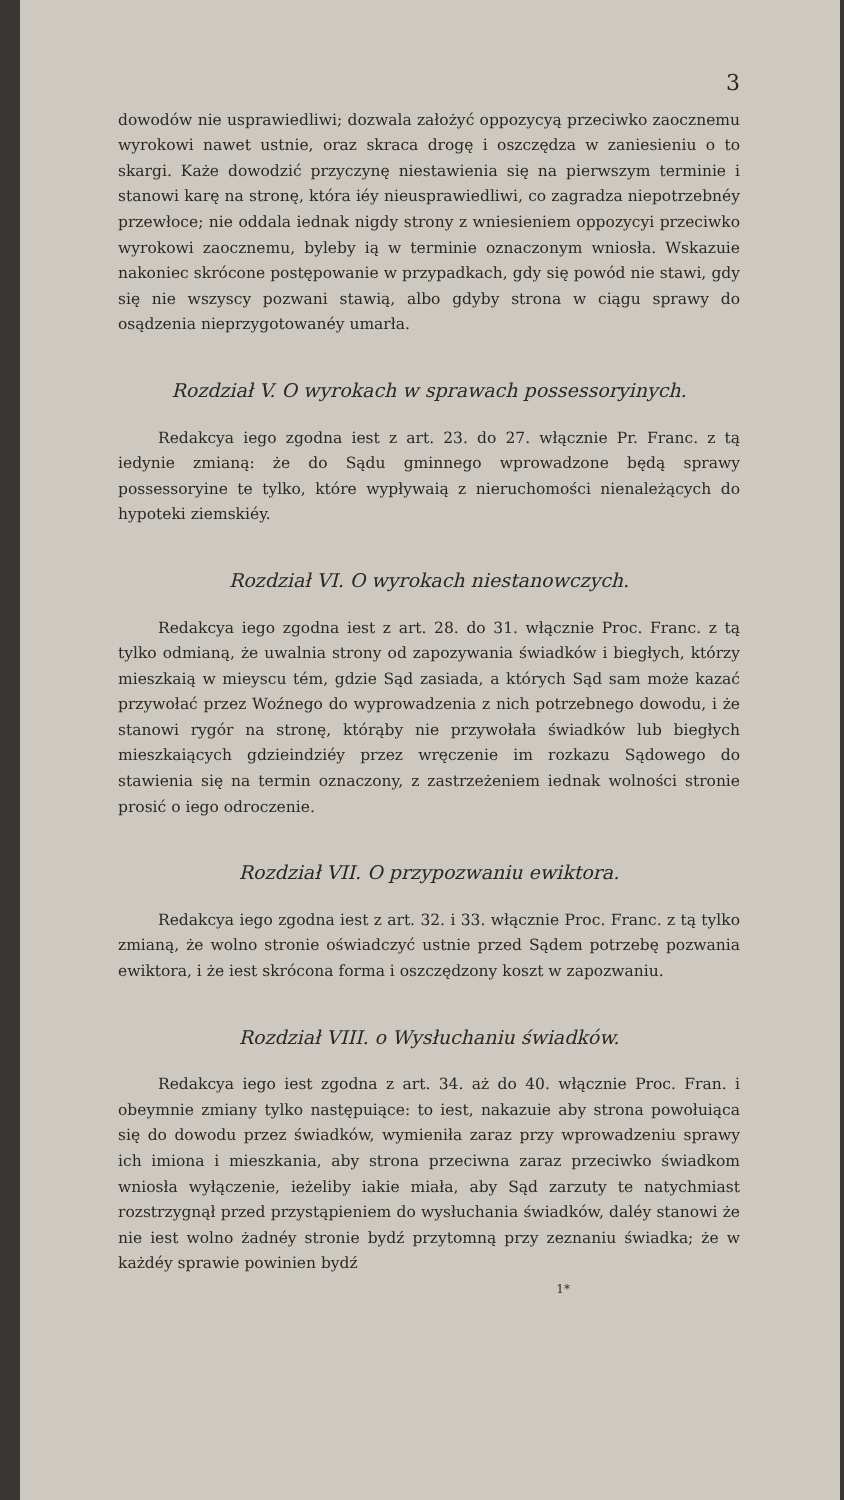3
dowodów nie usprawiedliwi; dozwala założyć oppozycyą przeciwko zaocznemu wyrokowi nawet ustnie, oraz skraca drogę i oszczędza w zaniesieniu o to skargi. Każe dowodzić przyczynę niestawienia się na pierwszym terminie i stanowi karę na stronę, która iéy nieusprawiedliwi, co zagradza niepotrzebnéy przewłoce; nie oddala iednak nigdy strony z wniesieniem oppozycyi przeciwko wyrokowi zaocznemu, byleby ią w terminie oznaczonym wniosła. Wskazuie nakoniec skrócone postępowanie w przypadkach, gdy się powód nie stawi, gdy się nie wszyscy pozwani stawią, albo gdyby strona w ciągu sprawy do osądzenia nieprzygotowanéy umarła.
Rozdział V. O wyrokach w sprawach possessoryinych.
Redakcya iego zgodna iest z art. 23. do 27. włącznie Pr. Franc. z tą iedynie zmianą: że do Sądu gminnego wprowadzone będą sprawy possessoryine te tylko, które wypływaią z nieruchomości nienależących do hypoteki ziemskiéy.
Rozdział VI. O wyrokach niestanowczych.
Redakcya iego zgodna iest z art. 28. do 31. włącznie Proc. Franc. z tą tylko odmianą, że uwalnia strony od zapozywania świadków i biegłych, którzy mieszkaią w mieyscu tém, gdzie Sąd zasiada, a których Sąd sam może kazać przywołać przez Woźnego do wyprowadzenia z nich potrzebnego dowodu, i że stanowi rygór na stronę, którąby nie przywołała świadków lub biegłych mieszkaiących gdzieindziéy przez wręczenie im rozkazu Sądowego do stawienia się na termin oznaczony, z zastrzeżeniem iednak wolności stronie prosić o iego odroczenie.
Rozdział VII. O przypozwaniu ewiktora.
Redakcya iego zgodna iest z art. 32. i 33. włącznie Proc. Franc. z tą tylko zmianą, że wolno stronie oświadczyć ustnie przed Sądem potrzebę pozwania ewiktora, i że iest skrócona forma i oszczędzony koszt w zapozwaniu.
Rozdział VIII. o Wysłuchaniu świadków.
Redakcya iego iest zgodna z art. 34. aż do 40. włącznie Proc. Fran. i obeymnie zmiany tylko następuiące: to iest, nakazuie aby strona powołuiąca się do dowodu przez świadków, wymieniła zaraz przy wprowadzeniu sprawy ich imiona i mieszkania, aby strona przeciwna zaraz przeciwko świadkom wniosła wyłączenie, ieżeliby iakie miała, aby Sąd zarzuty te natychmiast rozstrzygnął przed przystąpieniem do wysłuchania świadków, daléy stanowi że nie iest wolno żadnéy stronie bydź przytomną przy zeznaniu świadka; że w każdéy sprawie powinien bydź
1*